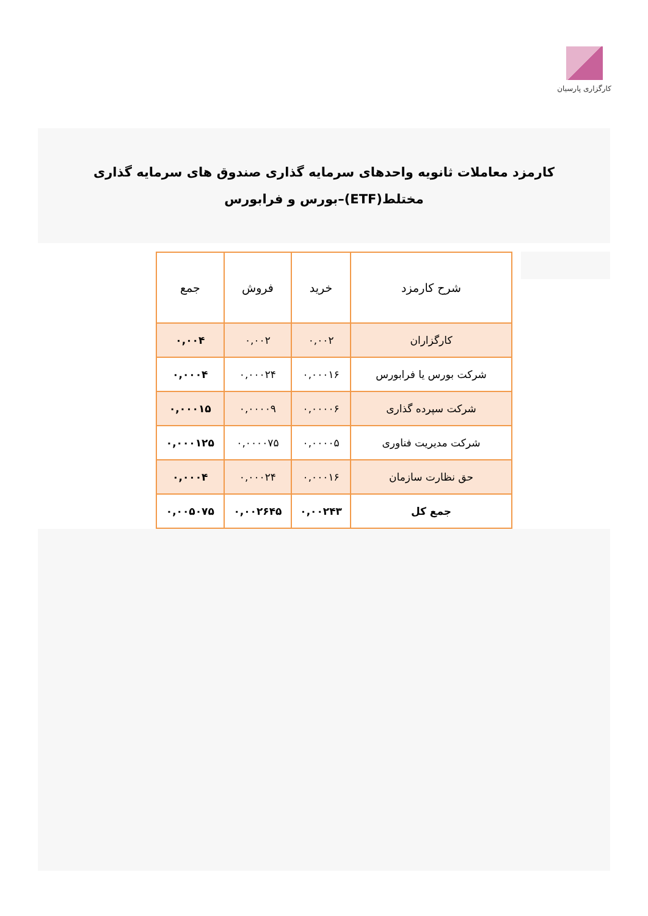کارگزاری پارسیان
کارمزد معاملات ثانویه واحدهای سرمایه گذاری صندوق های سرمایه گذاری مختلط(ETF)–بورس و فرابورس
| شرح کارمزد | خرید | فروش | جمع |
| --- | --- | --- | --- |
| کارگزاران | ۰,۰۰۲ | ۰,۰۰۲ | ۰,۰۰۴ |
| شرکت بورس یا فرابورس | ۰,۰۰۰۱۶ | ۰,۰۰۰۲۴ | ۰,۰۰۰۴ |
| شرکت سپرده گذاری | ۰,۰۰۰۰۶ | ۰,۰۰۰۰۹ | ۰,۰۰۰۱۵ |
| شرکت مدیریت فناوری | ۰,۰۰۰۰۵ | ۰,۰۰۰۰۷۵ | ۰,۰۰۰۱۲۵ |
| حق نظارت سازمان | ۰,۰۰۰۱۶ | ۰,۰۰۰۲۴ | ۰,۰۰۰۴ |
| جمع کل | ۰,۰۰۲۴۳ | ۰,۰۰۲۶۴۵ | ۰,۰۰۵۰۷۵ |